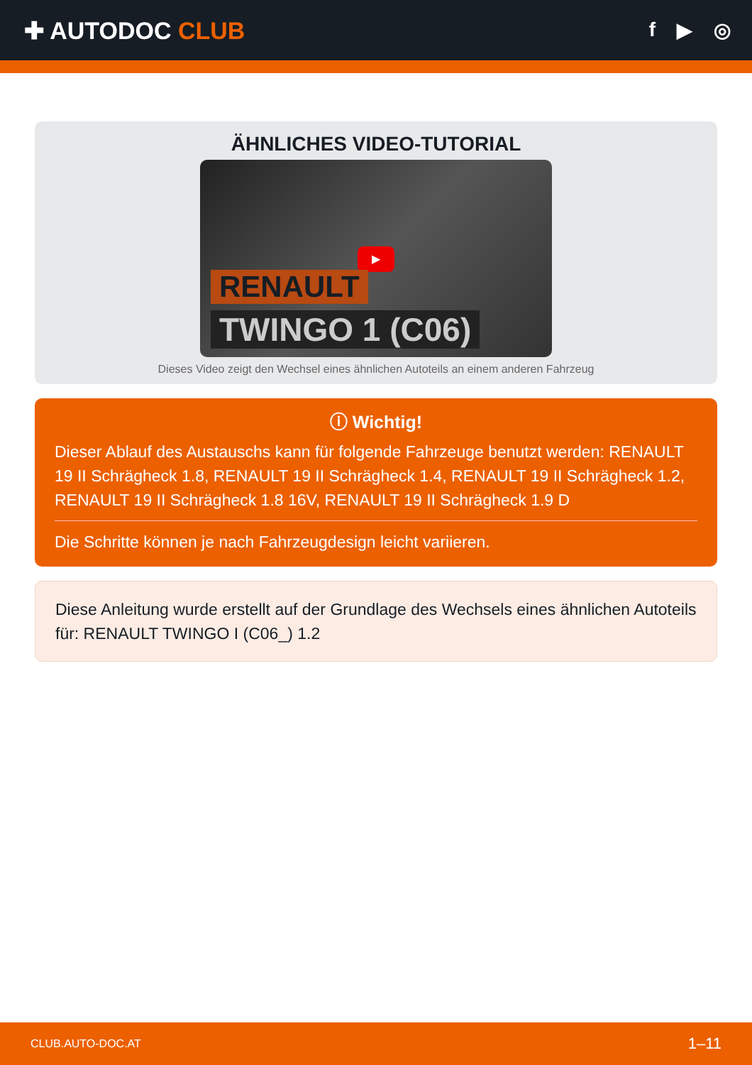✚ AUTODOC CLUB
f ▶ ◎
ÄHNLICHES VIDEO-TUTORIAL
▶
RENAULT
TWINGO 1 (C06)
Dieses Video zeigt den Wechsel eines ähnlichen Autoteils an einem anderen Fahrzeug
ⓘ Wichtig!
Dieser Ablauf des Austauschs kann für folgende Fahrzeuge benutzt werden: RENAULT 19 II Schrägheck 1.8, RENAULT 19 II Schrägheck 1.4, RENAULT 19 II Schrägheck 1.2, RENAULT 19 II Schrägheck 1.8 16V, RENAULT 19 II Schrägheck 1.9 D
Die Schritte können je nach Fahrzeugdesign leicht variieren.
Diese Anleitung wurde erstellt auf der Grundlage des Wechsels eines ähnlichen Autoteils für: RENAULT TWINGO I (C06_) 1.2
CLUB.AUTO-DOC.AT 1–11